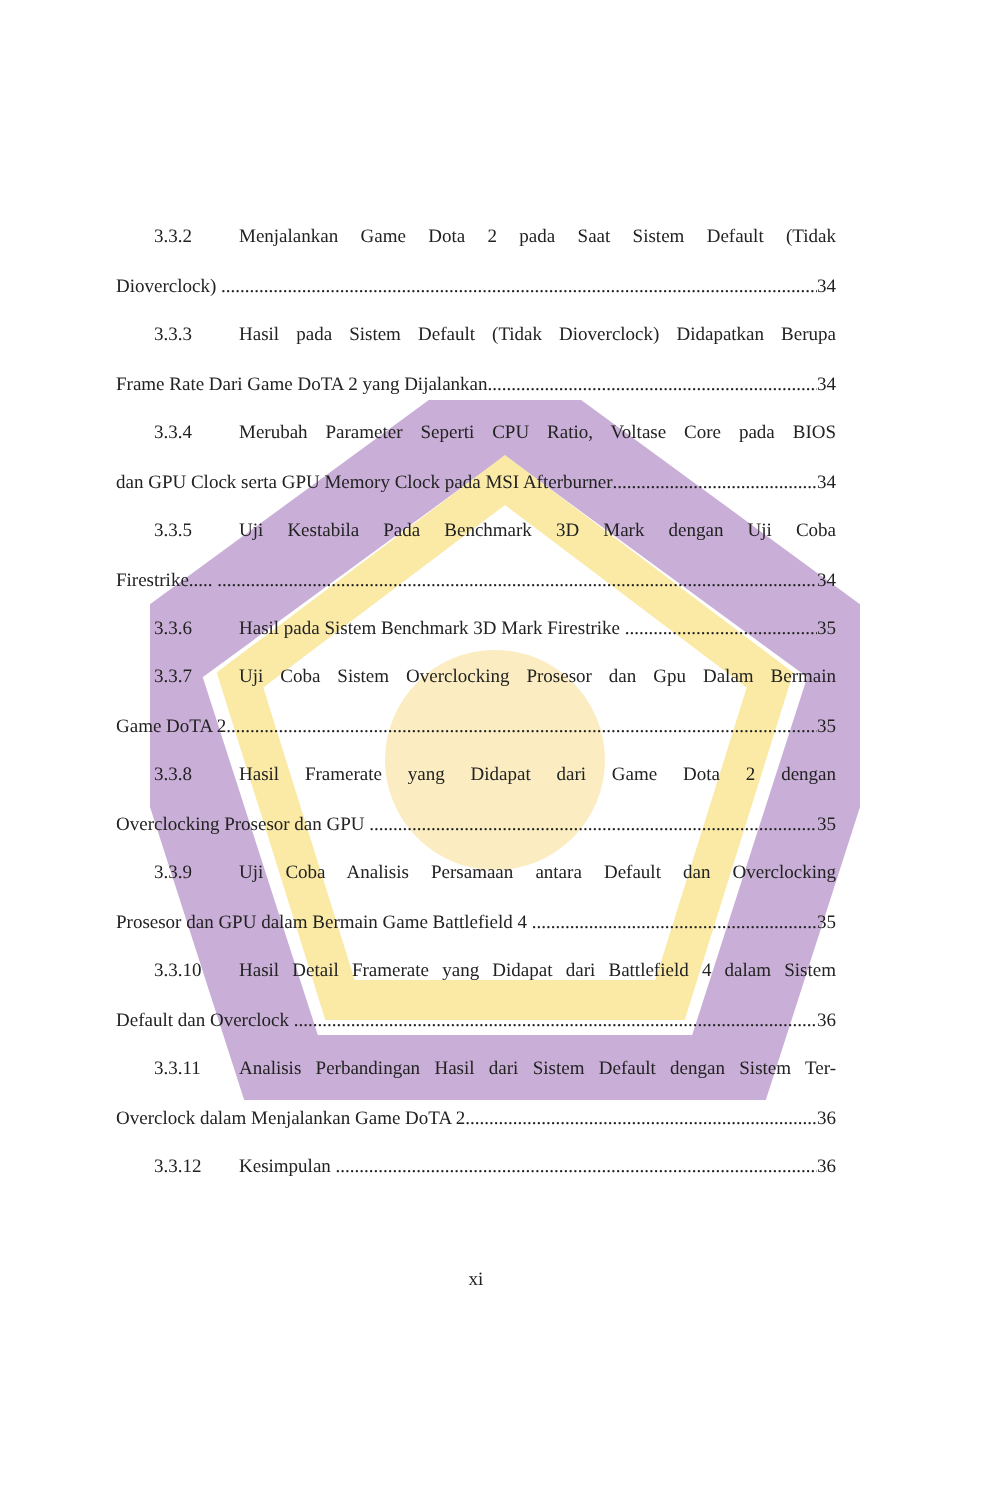3.3.2 Menjalankan Game Dota 2 pada Saat Sistem Default (Tidak
Dioverclock) 34
3.3.3 Hasil pada Sistem Default (Tidak Dioverclock) Didapatkan Berupa
Frame Rate Dari Game DoTA 2 yang Dijalankan 34
3.3.4 Merubah Parameter Seperti CPU Ratio, Voltase Core pada BIOS
dan GPU Clock serta GPU Memory Clock pada MSI Afterburner 34
3.3.5 Uji Kestabila Pada Benchmark 3D Mark dengan Uji Coba
Firestrike..... 34
3.3.6 Hasil pada Sistem Benchmark 3D Mark Firestrike 35
3.3.7 Uji Coba Sistem Overclocking Prosesor dan Gpu Dalam Bermain
Game DoTA 2 35
3.3.8 Hasil Framerate yang Didapat dari Game Dota 2 dengan
Overclocking Prosesor dan GPU 35
3.3.9 Uji Coba Analisis Persamaan antara Default dan Overclocking
Prosesor dan GPU dalam Bermain Game Battlefield 4 35
3.3.10 Hasil Detail Framerate yang Didapat dari Battlefield 4 dalam Sistem
Default dan Overclock 36
3.3.11 Analisis Perbandingan Hasil dari Sistem Default dengan Sistem Ter-
Overclock dalam Menjalankan Game DoTA 2 36
3.3.12 Kesimpulan 36
xi